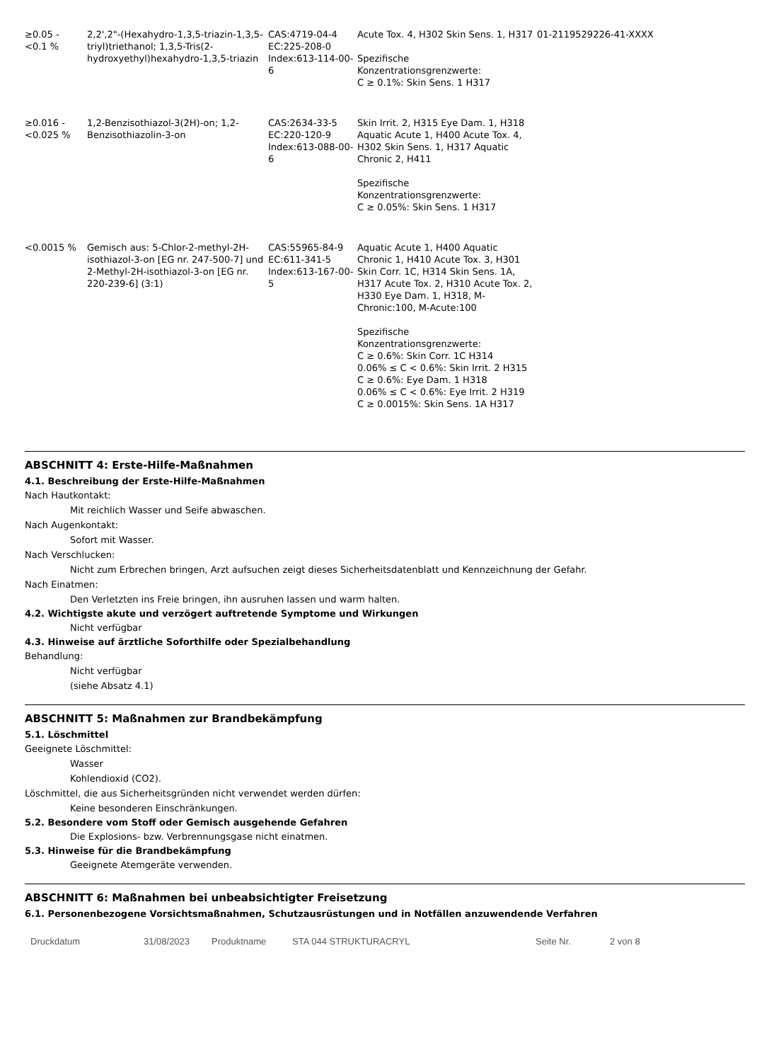| ≥0.05 - <0.1 % | 2,2',2"-(Hexahydro-1,3,5-triazin-1,3,5-triyl)triethanol; 1,3,5-Tris(2-hydroxyethyl)hexahydro-1,3,5-triazin | CAS:4719-04-4 EC:225-208-0 Index:613-114-00-6 | Acute Tox. 4, H302 Skin Sens. 1, H317 Spezifische Konzentrationsgrenzwerte: C ≥ 0.1%: Skin Sens. 1 H317 | 01-2119529226-41-XXXX |
| ≥0.016 - <0.025 % | 1,2-Benzisothiazol-3(2H)-on; 1,2-Benzisothiazolin-3-on | CAS:2634-33-5 EC:220-120-9 Index:613-088-00-6 | Skin Irrit. 2, H315 Eye Dam. 1, H318 Aquatic Acute 1, H400 Acute Tox. 4, H302 Skin Sens. 1, H317 Aquatic Chronic 2, H411 Spezifische Konzentrationsgrenzwerte: C ≥ 0.05%: Skin Sens. 1 H317 | |
| <0.0015 % | Gemisch aus: 5-Chlor-2-methyl-2H-isothiazol-3-on [EG nr. 247-500-7] und 2-Methyl-2H-isothiazol-3-on [EG nr. 220-239-6] (3:1) | CAS:55965-84-9 EC:611-341-5 Index:613-167-00-5 | Aquatic Acute 1, H400 Aquatic Chronic 1, H410 Acute Tox. 3, H301 Skin Corr. 1C, H314 Skin Sens. 1A, H317 Acute Tox. 2, H310 Acute Tox. 2, H330 Eye Dam. 1, H318, M-Chronic:100, M-Acute:100 Spezifische Konzentrationsgrenzwerte: C ≥ 0.6%: Skin Corr. 1C H314 0.06% ≤ C < 0.6%: Skin Irrit. 2 H315 C ≥ 0.6%: Eye Dam. 1 H318 0.06% ≤ C < 0.6%: Eye Irrit. 2 H319 C ≥ 0.0015%: Skin Sens. 1A H317 | |
ABSCHNITT 4: Erste-Hilfe-Maßnahmen
4.1. Beschreibung der Erste-Hilfe-Maßnahmen
Nach Hautkontakt:
Mit reichlich Wasser und Seife abwaschen.
Nach Augenkontakt:
Sofort mit Wasser.
Nach Verschlucken:
Nicht zum Erbrechen bringen, Arzt aufsuchen zeigt dieses Sicherheitsdatenblatt und Kennzeichnung der Gefahr.
Nach Einatmen:
Den Verletzten ins Freie bringen, ihn ausruhen lassen und warm halten.
4.2. Wichtigste akute und verzögert auftretende Symptome und Wirkungen
Nicht verfügbar
4.3. Hinweise auf ärztliche Soforthilfe oder Spezialbehandlung
Behandlung:
Nicht verfügbar
(siehe Absatz 4.1)
ABSCHNITT 5: Maßnahmen zur Brandbekämpfung
5.1. Löschmittel
Geeignete Löschmittel:
Wasser
Kohlendioxid (CO2).
Löschmittel, die aus Sicherheitsgründen nicht verwendet werden dürfen:
Keine besonderen Einschränkungen.
5.2. Besondere vom Stoff oder Gemisch ausgehende Gefahren
Die Explosions- bzw. Verbrennungsgase nicht einatmen.
5.3. Hinweise für die Brandbekämpfung
Geeignete Atemgeräte verwenden.
ABSCHNITT 6: Maßnahmen bei unbeabsichtigter Freisetzung
6.1. Personenbezogene Vorsichtsmaßnahmen, Schutzausrüstungen und in Notfällen anzuwendende Verfahren
Druckdatum 31/08/2023 Produktname STA 044 STRUKTURACRYL Seite Nr. 2 von 8